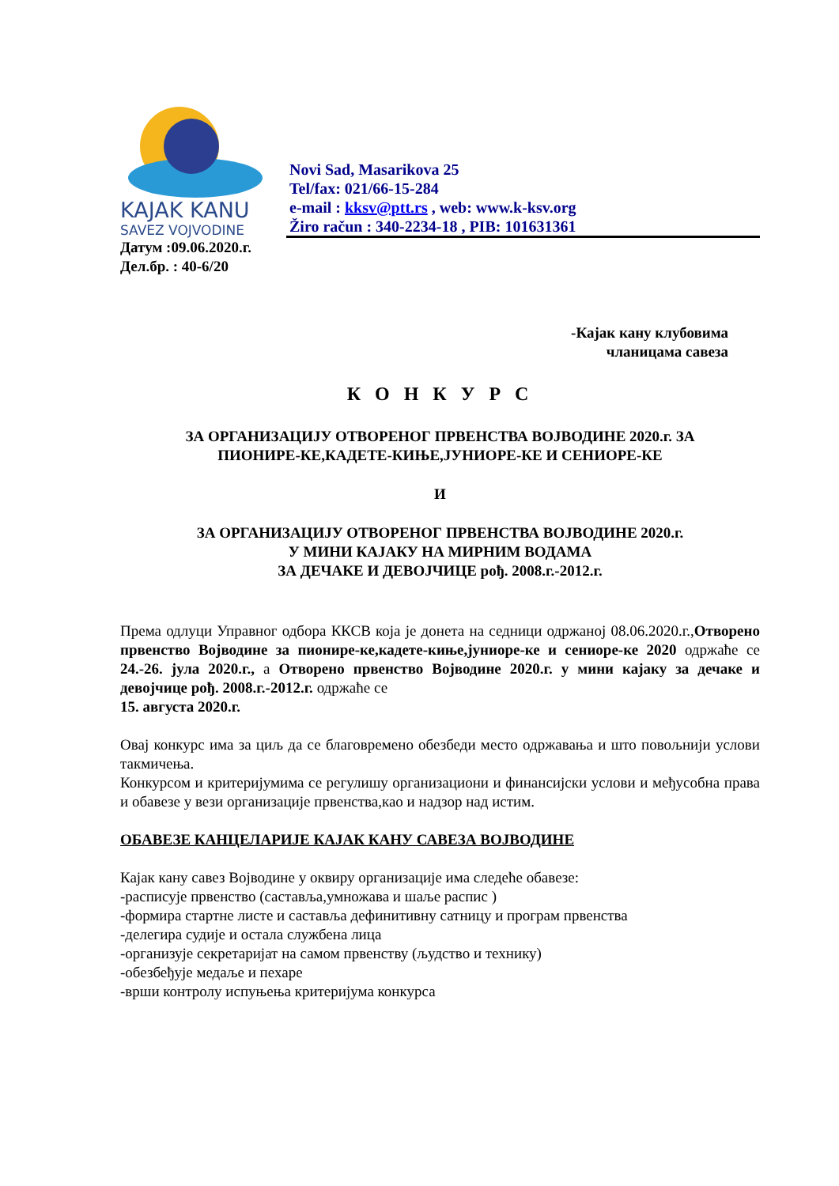KAJAK KANU
SAVEZ VOJVODINE
Novi Sad, Masarikova 25
Tel/fax: 021/66-15-284
e-mail : kksv@ptt.rs , web: www.k-ksv.org
Žiro račun : 340-2234-18 , PIB: 101631361
Датум :09.06.2020.г.
Дел.бр. : 40-6/20
-Кајак кану клубовима
чланицама савеза
К О Н К У Р С
ЗА ОРГАНИЗАЦИЈУ ОТВОРЕНОГ ПРВЕНСТВА ВОЈВОДИНЕ 2020.г. ЗА
ПИОНИРЕ-КЕ,КАДЕТЕ-КИЊЕ,ЈУНИОРЕ-КЕ И СЕНИОРЕ-КЕ
И
ЗА ОРГАНИЗАЦИЈУ ОТВОРЕНОГ ПРВЕНСТВА ВОЈВОДИНЕ 2020.г.
У МИНИ КАЈАКУ НА МИРНИМ ВОДАМА
ЗА ДЕЧАКЕ И ДЕВОЈЧИЦЕ рођ. 2008.г.-2012.г.
Према одлуци Управног одбора ККСВ која је донета на седници одржаној 08.06.2020.г.,Отворено првенство Војводине за пионире-ке,кадете-киње,јуниоре-ке и сениоре-ке 2020 одржаће се 24.-26. јула 2020.г., а Отворено првенство Војводине 2020.г. у мини кајаку за дечаке и девојчице рођ. 2008.г.-2012.г. одржаће се
15. августа 2020.г.
Овај конкурс има за циљ да се благовремено обезбеди место одржавања и што повољнији услови такмичења.
Конкурсом и критеријумима се регулишу организациони и финансијски услови и међусобна права и обавезе у вези организације првенства,као и надзор над истим.
ОБАВЕЗЕ КАНЦЕЛАРИЈЕ КАЈАК КАНУ САВЕЗА ВОЈВОДИНЕ
Кајак кану савез Војводине у оквиру организације има следеће обавезе:
-расписује првенство (саставља,умножава и шаље распис )
-формира стартне листе и саставља дефинитивну сатницу и програм првенства
-делегира судије и остала службена лица
-организује секретаријат на самом првенству (људство и технику)
-обезбеђује медаље и пехаре
-врши контролу испуњења критеријума конкурса